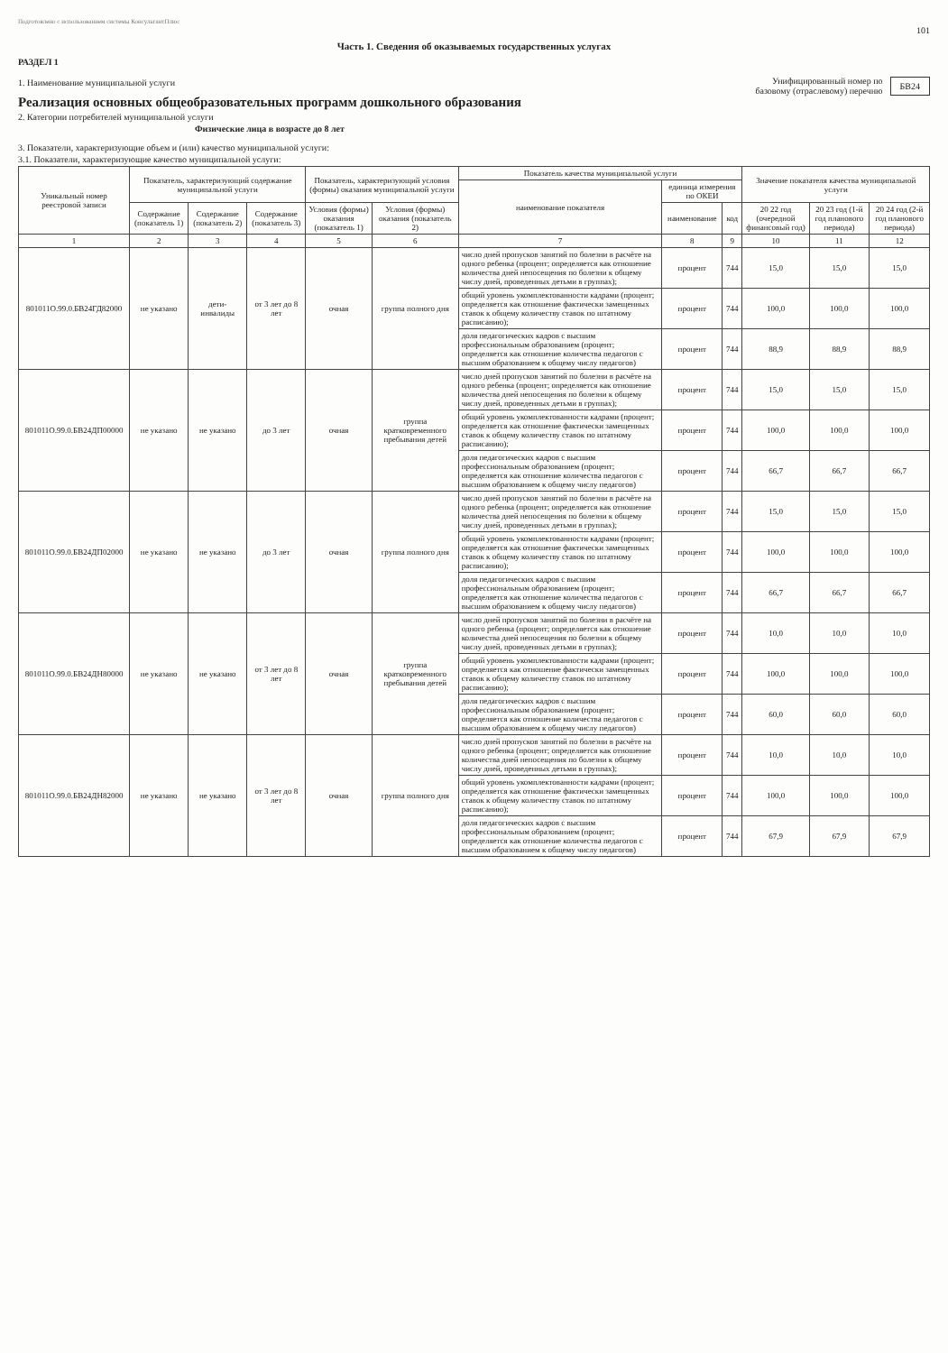Подготовлено с использованием системы КонсультантПлюс
101
Часть 1. Сведения об оказываемых государственных услугах
РАЗДЕЛ 1
1. Наименование муниципальной услуги
Реализация основных общеобразовательных программ дошкольного образования
2. Категории потребителей муниципальной услуги
Физические лица в возрасте до 8 лет
Унифицированный номер по
базовому (отраслевому) перечню
БВ24
3. Показатели, характеризующие объем и (или) качество муниципальной услуги:
3.1. Показатели, характеризующие качество муниципальной услуги:
| Уникальный номер реестровой записи | Показатель, характеризующий содержание муниципальной услуги | | | Показатель, характеризующий условия (формы) оказания муниципальной услуги | | Показатель качества муниципальной услуги | | | Значение показателя качества муниципальной услуги | | |
| --- | --- | --- | --- | --- | --- | --- | --- | --- | --- | --- | --- |
| | | | | | | наименование показателя | единица измерения по ОКЕИ | | | | |
| | Содержание (показатель 1) | Содержание (показатель 2) | Содержание (показатель 3) | Условия (формы) оказания (показатель 1) | Условия (формы) оказания (показатель 2) | | наименование | код | 20 22 год (очередной финансовый год) | 20 23 год (1-й год планового периода) | 20 24 год (2-й год планового периода) |
| 1 | 2 | 3 | 4 | 5 | 6 | 7 | 8 | 9 | 10 | 11 | 12 |
| 801011О.99.0.БВ24ГД82000 | не указано | дети-инвалиды | от 3 лет до 8 лет | очная | группа полного дня | число дней пропусков занятий по болезни в расчёте на одного ребенка (процент; определяется как отношение количества дней непосещения по болезни к общему числу дней, проведенных детьми в группах); | процент | 744 | 15,0 | 15,0 | 15,0 |
| | | | | | | общий уровень укомплектованности кадрами (процент; определяется как отношение фактически замещенных ставок к общему количеству ставок по штатному расписанию); | процент | 744 | 100,0 | 100,0 | 100,0 |
| | | | | | | доля педагогических кадров с высшим профессиональным образованием (процент; определяется как отношение количества педагогов с высшим образованием к общему числу педагогов) | процент | 744 | 88,9 | 88,9 | 88,9 |
| 801011О.99.0.БВ24ДП00000 | не указано | не указано | до 3 лет | очная | группа кратковременного пребывания детей | число дней пропусков занятий по болезни в расчёте на одного ребенка (процент; определяется как отношение количества дней непосещения по болезни к общему числу дней, проведенных детьми в группах); | процент | 744 | 15,0 | 15,0 | 15,0 |
| | | | | | | общий уровень укомплектованности кадрами (процент; определяется как отношение фактически замещенных ставок к общему количеству ставок по штатному расписанию); | процент | 744 | 100,0 | 100,0 | 100,0 |
| | | | | | | доля педагогических кадров с высшим профессиональным образованием (процент; определяется как отношение количества педагогов с высшим образованием к общему числу педагогов) | процент | 744 | 66,7 | 66,7 | 66,7 |
| 801011О.99.0.БВ24ДП02000 | не указано | не указано | до 3 лет | очная | группа полного дня | число дней пропусков занятий по болезни в расчёте на одного ребенка (процент; определяется как отношение количества дней непосещения по болезни к общему числу дней, проведенных детьми в группах); | процент | 744 | 15,0 | 15,0 | 15,0 |
| | | | | | | общий уровень укомплектованности кадрами (процент; определяется как отношение фактически замещенных ставок к общему количеству ставок по штатному расписанию); | процент | 744 | 100,0 | 100,0 | 100,0 |
| | | | | | | доля педагогических кадров с высшим профессиональным образованием (процент; определяется как отношение количества педагогов с высшим образованием к общему числу педагогов) | процент | 744 | 66,7 | 66,7 | 66,7 |
| 801011О.99.0.БВ24ДН80000 | не указано | не указано | от 3 лет до 8 лет | очная | группа кратковременного пребывания детей | число дней пропусков занятий по болезни в расчёте на одного ребенка (процент; определяется как отношение количества дней непосещения по болезни к общему числу дней, проведенных детьми в группах); | процент | 744 | 10,0 | 10,0 | 10,0 |
| | | | | | | общий уровень укомплектованности кадрами (процент; определяется как отношение фактически замещенных ставок к общему количеству ставок по штатному расписанию); | процент | 744 | 100,0 | 100,0 | 100,0 |
| | | | | | | доля педагогических кадров с высшим профессиональным образованием (процент; определяется как отношение количества педагогов с высшим образованием к общему числу педагогов) | процент | 744 | 60,0 | 60,0 | 60,0 |
| 801011О.99.0.БВ24ДН82000 | не указано | не указано | от 3 лет до 8 лет | очная | группа полного дня | число дней пропусков занятий по болезни в расчёте на одного ребенка (процент; определяется как отношение количества дней непосещения по болезни к общему числу дней, проведенных детьми в группах); | процент | 744 | 10,0 | 10,0 | 10,0 |
| | | | | | | общий уровень укомплектованности кадрами (процент; определяется как отношение фактически замещенных ставок к общему количеству ставок по штатному расписанию); | процент | 744 | 100,0 | 100,0 | 100,0 |
| | | | | | | доля педагогических кадров с высшим профессиональным образованием (процент; определяется как отношение количества педагогов с высшим образованием к общему числу педагогов) | процент | 744 | 67,9 | 67,9 | 67,9 |